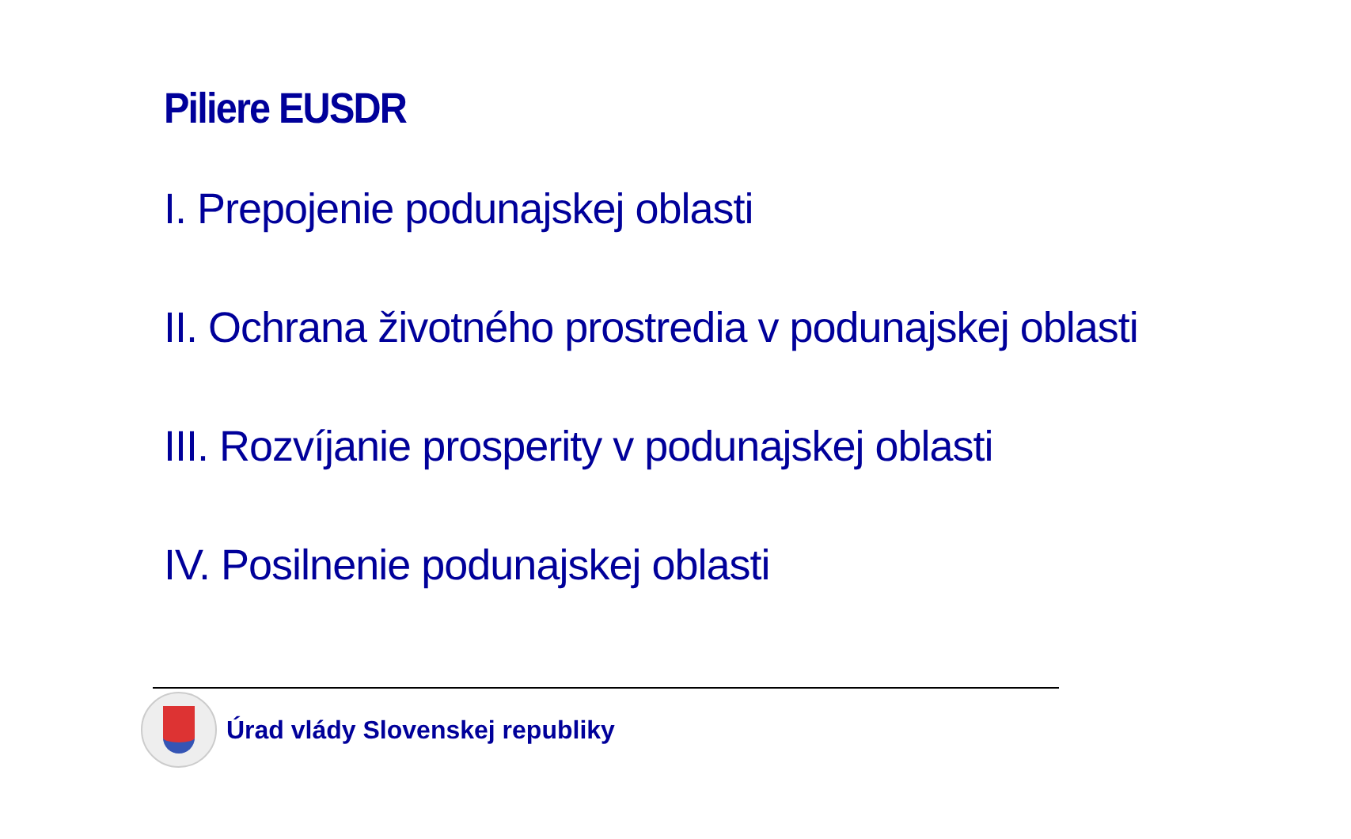Piliere EUSDR
I. Prepojenie podunajskej oblasti
II. Ochrana životného prostredia v podunajskej oblasti
III. Rozvíjanie prosperity v podunajskej oblasti
IV. Posilnenie podunajskej oblasti
Úrad vlády Slovenskej republiky